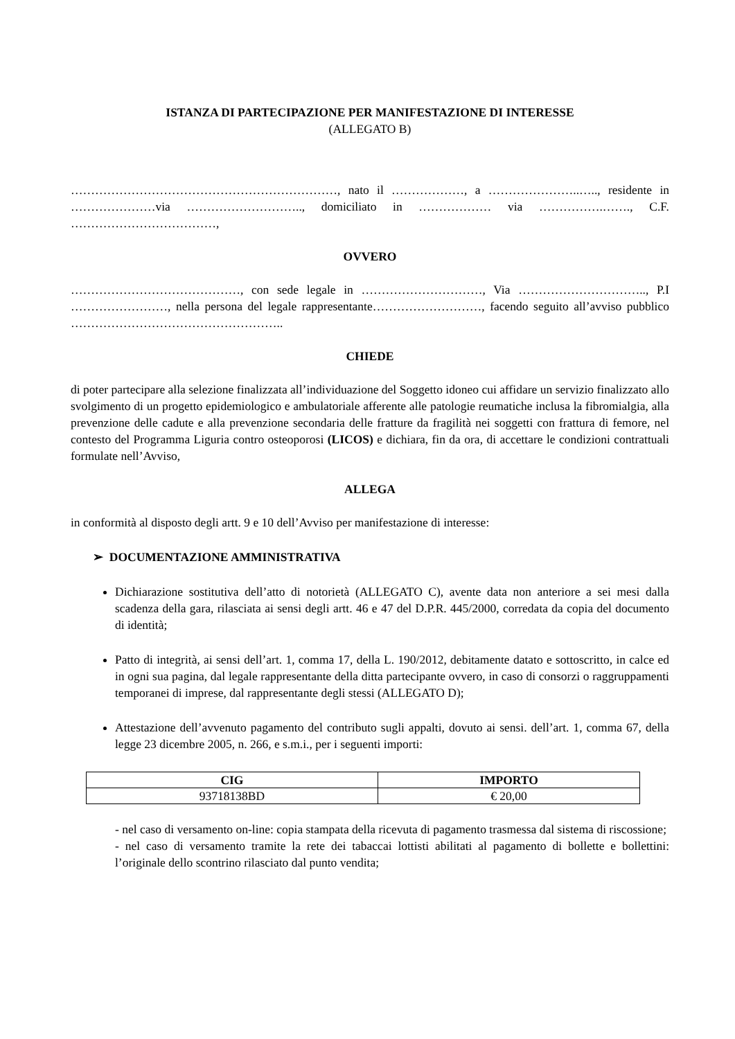ISTANZA DI PARTECIPAZIONE PER MANIFESTAZIONE DI INTERESSE
(ALLEGATO B)
…………………………………………………………, nato il ………………, a …………………..….., residente in …………………via ……………………….., domiciliato in ……………… via …………….……., C.F. ………………………………,
OVVERO
……………………………………, con sede legale in …………………………, Via ………………………….., P.I ……………………, nella persona del legale rappresentante………………………, facendo seguito all’avviso pubblico ……………………………………………..
CHIEDE
di poter partecipare alla selezione finalizzata all’individuazione del Soggetto idoneo cui affidare un servizio finalizzato allo svolgimento di un progetto epidemiologico e ambulatoriale afferente alle patologie reumatiche inclusa la fibromialgia, alla prevenzione delle cadute e alla prevenzione secondaria delle fratture da fragilità nei soggetti con frattura di femore, nel contesto del Programma Liguria contro osteoporosi (LICOS) e dichiara, fin da ora, di accettare le condizioni contrattuali formulate nell’Avviso,
ALLEGA
in conformità al disposto degli artt. 9 e 10 dell’Avviso per manifestazione di interesse:
➢ DOCUMENTAZIONE AMMINISTRATIVA
Dichiarazione sostitutiva dell’atto di notorietà (ALLEGATO C), avente data non anteriore a sei mesi dalla scadenza della gara, rilasciata ai sensi degli artt. 46 e 47 del D.P.R. 445/2000, corredata da copia del documento di identità;
Patto di integrità, ai sensi dell’art. 1, comma 17, della L. 190/2012, debitamente datato e sottoscritto, in calce ed in ogni sua pagina, dal legale rappresentante della ditta partecipante ovvero, in caso di consorzi o raggruppamenti temporanei di imprese, dal rappresentante degli stessi (ALLEGATO D);
Attestazione dell’avvenuto pagamento del contributo sugli appalti, dovuto ai sensi. dell’art. 1, comma 67, della legge 23 dicembre 2005, n. 266, e s.m.i., per i seguenti importi:
| CIG | IMPORTO |
| --- | --- |
| 93718138BD | € 20,00 |
- nel caso di versamento on-line: copia stampata della ricevuta di pagamento trasmessa dal sistema di riscossione;
- nel caso di versamento tramite la rete dei tabaccai lottisti abilitati al pagamento di bollette e bollettini: l’originale dello scontrino rilasciato dal punto vendita;